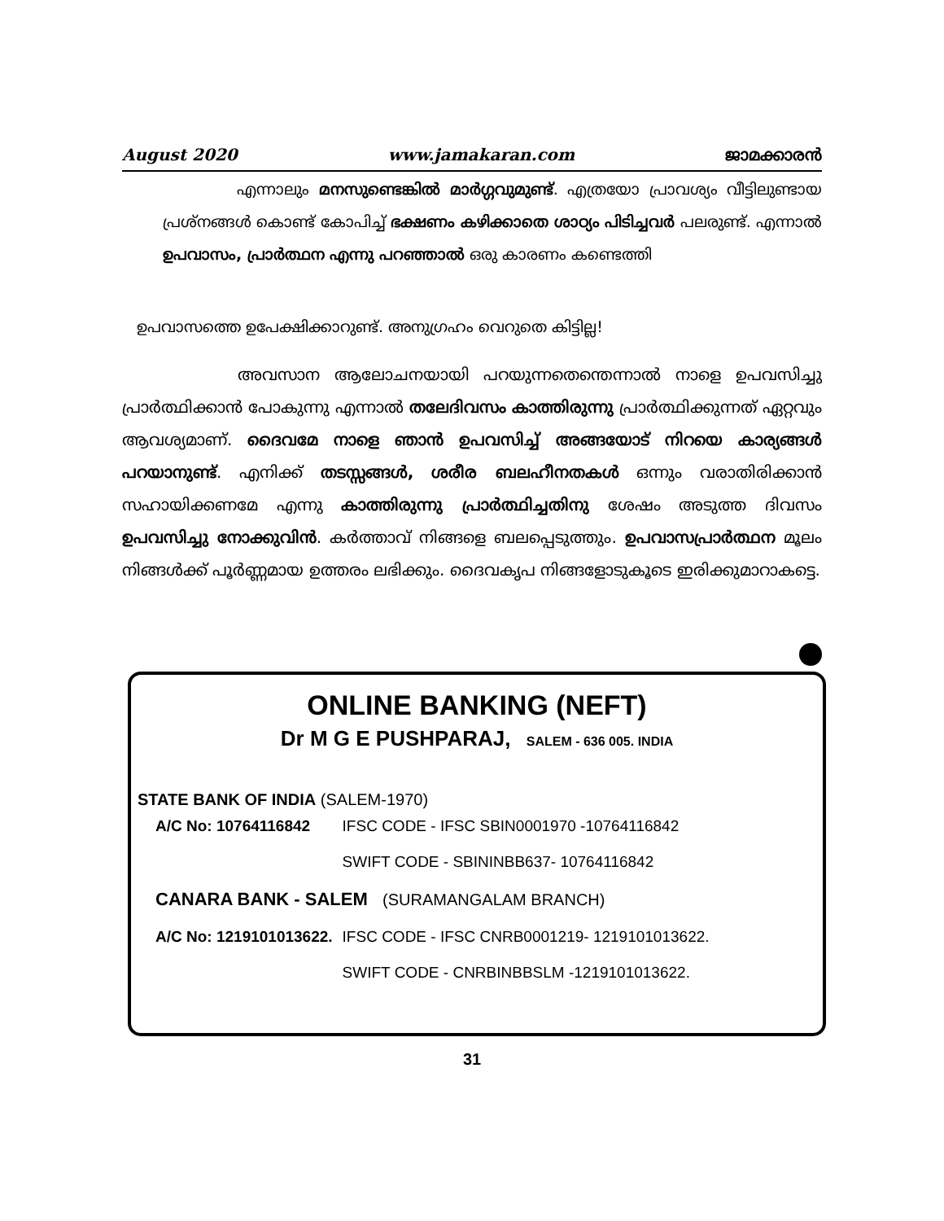August 2020 www.jamakaran.com ജാമക്കാരൻ
എന്നാലും മനസുണ്ടെങ്കിൽ മാർഗ്ഗവുമുണ്ട്. എത്രയോ പ്രാവശ്യം വീട്ടിലുണ്ടായ പ്രശ്നങ്ങൾ കൊണ്ട് കോപിച്ച് ഭക്ഷണം കഴിക്കാതെ ശാഠ്യം പിടിച്ചവർ പലരുണ്ട്. എന്നാൽ ഉപവാസം, പ്രാർത്ഥന എന്നു പറഞ്ഞാൽ ഒരു കാരണം കണ്ടെത്തി
ഉപവാസത്തെ ഉപേക്ഷിക്കാറുണ്ട്. അനുഗ്രഹം വെറുതെ കിട്ടില്ല!
അവസാന ആലോചനയായി പറയുന്നതെന്തെന്നാൽ നാളെ ഉപവസിച്ചു പ്രാർത്ഥിക്കാൻ പോകുന്നു എന്നാൽ തലേദിവസം കാത്തിരുന്നു പ്രാർത്ഥിക്കുന്നത് ഏറ്റവും ആവശ്യമാണ്. ദൈവമേ നാളെ ഞാൻ ഉപവസിച്ച് അങ്ങയോട് നിറയെ കാര്യങ്ങൾ പറയാനുണ്ട്. എനിക്ക് തടസ്സങ്ങൾ, ശരീര ബലഹീനതകൾ ഒന്നും വരാതിരിക്കാൻ സഹായിക്കണമേ എന്നു കാത്തിരുന്നു പ്രാർത്ഥിച്ചതിനു ശേഷം അടുത്ത ദിവസം ഉപവസിച്ചു നോക്കുവിൻ. കർത്താവ് നിങ്ങളെ ബലപ്പെടുത്തും. ഉപവാസപ്രാർത്ഥന മൂലം നിങ്ങൾക്ക് പൂർണ്ണമായ ഉത്തരം ലഭിക്കും. ദൈവകൃപ നിങ്ങളോടുകൂടെ ഇരിക്കുമാറാകട്ടെ.
ONLINE BANKING (NEFT)
Dr M G E PUSHPARAJ, SALEM - 636 005. INDIA
STATE BANK OF INDIA (SALEM-1970)
| A/C No: 10764116842 | IFSC CODE - IFSC SBIN0001970 -10764116842 |
| | SWIFT CODE - SBININBB637- 10764116842 |
| CANARA BANK - SALEM (SURAMANGALAM BRANCH) | |
| A/C No: 1219101013622. | IFSC CODE - IFSC CNRB0001219- 1219101013622. |
| | SWIFT CODE - CNRBINBBSLM -1219101013622. |
31